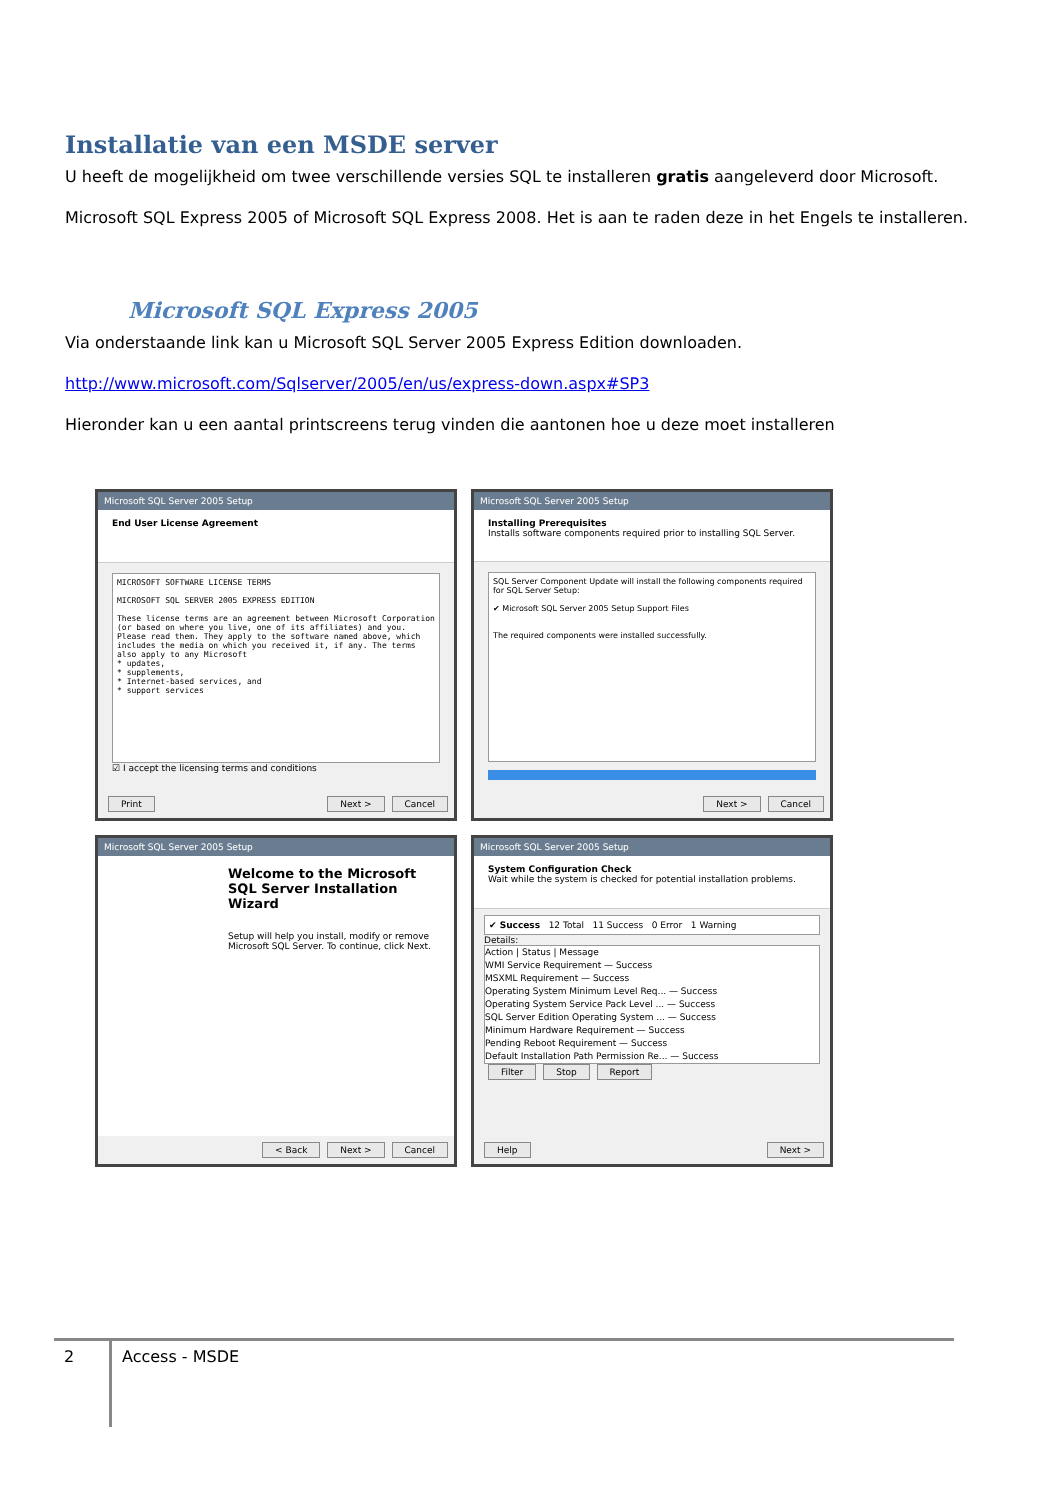Installatie van een MSDE server
U heeft de mogelijkheid om twee verschillende versies SQL te installeren gratis aangeleverd door Microsoft.
Microsoft SQL Express 2005 of Microsoft SQL Express 2008. Het is aan te raden deze in het Engels te installeren.
Microsoft SQL Express 2005
Via onderstaande link kan u Microsoft SQL Server 2005 Express Edition downloaden.
http://www.microsoft.com/Sqlserver/2005/en/us/express-down.aspx#SP3
Hieronder kan u een aantal printscreens terug vinden die aantonen hoe u deze moet installeren
Microsoft SQL Server 2005 Setup
End User License Agreement
MICROSOFT SOFTWARE LICENSE TERMS
MICROSOFT SQL SERVER 2005 EXPRESS EDITION
These license terms are an agreement between Microsoft Corporation (or based on where you live, one of its affiliates) and you. Please read them. They apply to the software named above, which includes the media on which you received it, if any. The terms also apply to any Microsoft
* updates,
* supplements,
* Internet-based services, and
* support services
☑ I accept the licensing terms and conditions
Print Next > Cancel
Microsoft SQL Server 2005 Setup
Installing Prerequisites
Installs software components required prior to installing SQL Server.
SQL Server Component Update will install the following components required for SQL Server Setup:
✔ Microsoft SQL Server 2005 Setup Support Files
The required components were installed successfully.
Next > Cancel
Microsoft SQL Server 2005 Setup
Welcome to the Microsoft SQL Server Installation Wizard
Setup will help you install, modify or remove Microsoft SQL Server. To continue, click Next.
< Back Next > Cancel
Microsoft SQL Server 2005 Setup
System Configuration Check
Wait while the system is checked for potential installation problems.
✔ Success 12 Total 11 Success 0 Error 1 Warning
Details:
Action | Status | Message
WMI Service Requirement — Success
MSXML Requirement — Success
Operating System Minimum Level Req... — Success
Operating System Service Pack Level ... — Success
SQL Server Edition Operating System ... — Success
Minimum Hardware Requirement — Success
Pending Reboot Requirement — Success
Default Installation Path Permission Re... — Success
Filter Stop Report
Help Next >
2
Access - MSDE